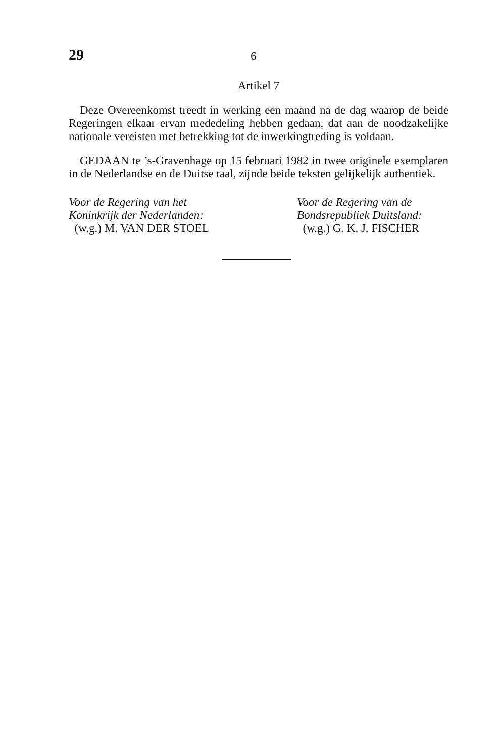29 6
Artikel 7
Deze Overeenkomst treedt in werking een maand na de dag waarop de beide Regeringen elkaar ervan mededeling hebben gedaan, dat aan de noodzakelijke nationale vereisten met betrekking tot de inwerkingtreding is voldaan.
GEDAAN te ’s-Gravenhage op 15 februari 1982 in twee originele exemplaren in de Nederlandse en de Duitse taal, zijnde beide teksten gelijkelijk authentiek.
Voor de Regering van het
Koninkrijk der Nederlanden:
(w.g.) M. VAN DER STOEL
Voor de Regering van de
Bondsrepubliek Duitsland:
(w.g.) G. K. J. FISCHER